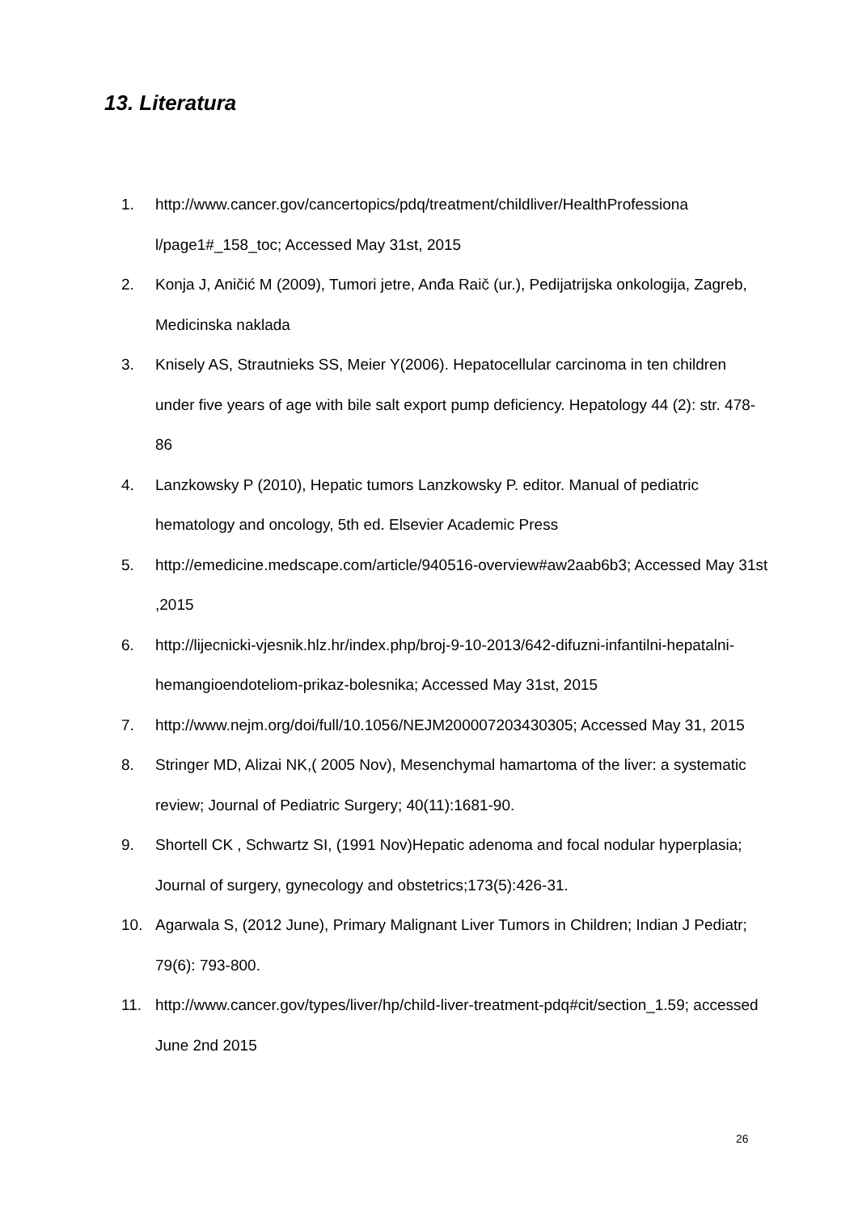13. Literatura
1. http://www.cancer.gov/cancertopics/pdq/treatment/childliver/HealthProfessiona l/page1#_158_toc; Accessed May 31st, 2015
2. Konja J, Aničić M (2009), Tumori jetre, Anđa Raič (ur.), Pedijatrijska onkologija, Zagreb, Medicinska naklada
3. Knisely AS, Strautnieks SS, Meier Y(2006). Hepatocellular carcinoma in ten children under five years of age with bile salt export pump deficiency. Hepatology 44 (2): str. 478-86
4. Lanzkowsky P (2010), Hepatic tumors Lanzkowsky P. editor. Manual of pediatric hematology and oncology, 5th ed. Elsevier Academic Press
5. http://emedicine.medscape.com/article/940516-overview#aw2aab6b3; Accessed May 31st ,2015
6. http://lijecnicki-vjesnik.hlz.hr/index.php/broj-9-10-2013/642-difuzni-infantilni-hepatalni-hemangioendoteliom-prikaz-bolesnika; Accessed May 31st, 2015
7. http://www.nejm.org/doi/full/10.1056/NEJM200007203430305; Accessed May 31, 2015
8. Stringer MD, Alizai NK,( 2005 Nov), Mesenchymal hamartoma of the liver: a systematic review; Journal of Pediatric Surgery; 40(11):1681-90.
9. Shortell CK , Schwartz SI, (1991 Nov)Hepatic adenoma and focal nodular hyperplasia; Journal of surgery, gynecology and obstetrics;173(5):426-31.
10. Agarwala S, (2012 June), Primary Malignant Liver Tumors in Children; Indian J Pediatr; 79(6): 793-800.
11. http://www.cancer.gov/types/liver/hp/child-liver-treatment-pdq#cit/section_1.59; accessed June 2nd 2015
26